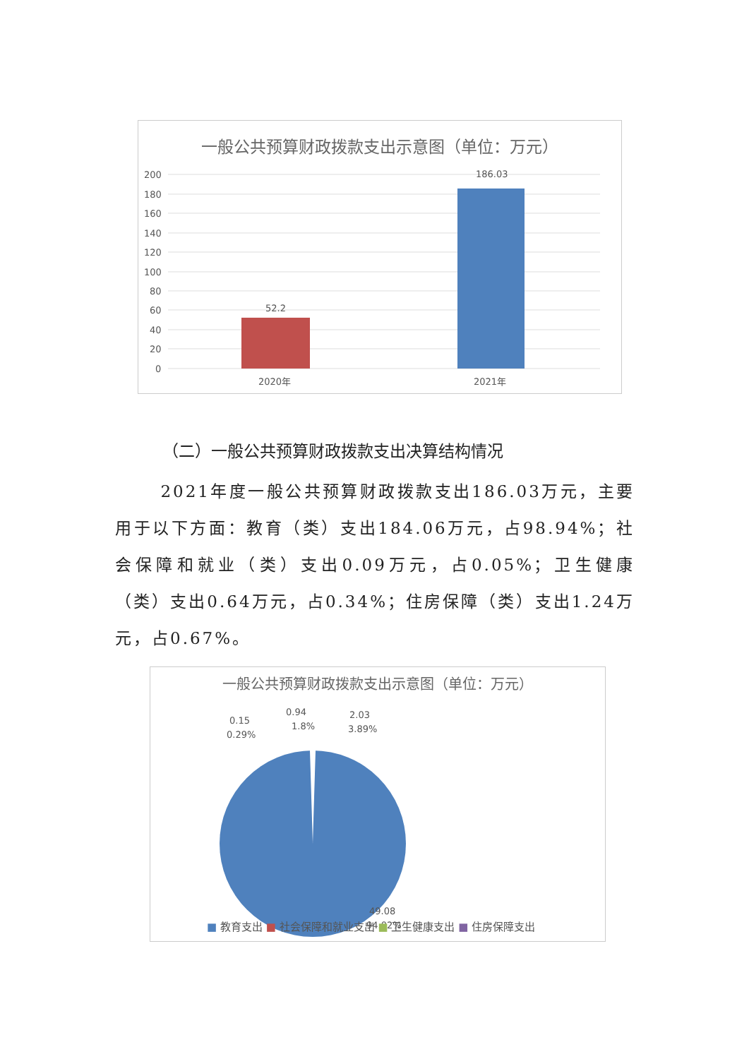一般公共预算财政拨款支出示意图（单位：万元）
200
180
160
140
120
100
80
60
40
20
0
52.2
186.03
2020年
2021年
（二）一般公共预算财政拨款支出决算结构情况
2021年度一般公共预算财政拨款支出186.03万元，主要用于以下方面：教育（类）支出184.06万元，占98.94%；社会保障和就业（类）支出0.09万元，占0.05%；卫生健康（类）支出0.64万元，占0.34%；住房保障（类）支出1.24万元，占0.67%。
一般公共预算财政拨款支出示意图（单位：万元）
0.15
0.29%
0.94
1.8%
2.03
3.89%
49.08
94.02%
■ 教育支出 ■ 社会保障和就业支出 ■ 卫生健康支出 ■ 住房保障支出